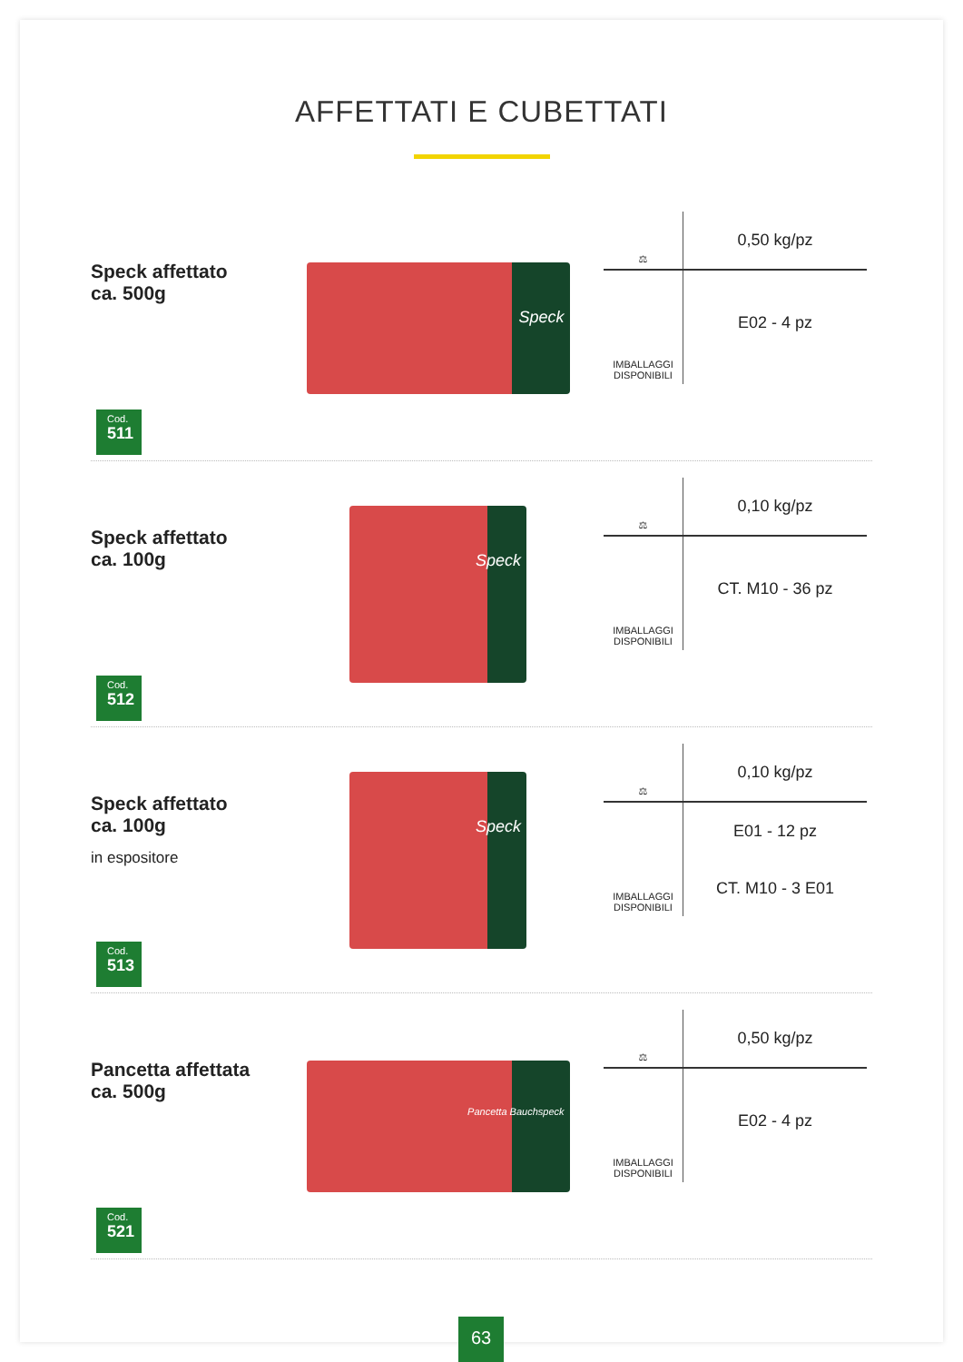AFFETTATI E CUBETTATI
Speck affettato
ca. 500g
Cod.
511
Speck
| ⚖ | 0,50 kg/pz |
| IMBALLAGGI DISPONIBILI | E02 - 4 pz |
Speck affettato
ca. 100g
Cod.
512
Speck
| ⚖ | 0,10 kg/pz |
| IMBALLAGGI DISPONIBILI | CT. M10 - 36 pz |
Speck affettato
ca. 100g
in espositore
Cod.
513
Speck
| ⚖ | 0,10 kg/pz |
| IMBALLAGGI DISPONIBILI | E01 - 12 pz |
| | CT. M10 - 3 E01 |
Pancetta affettata
ca. 500g
Cod.
521
Pancetta Bauchspeck
| ⚖ | 0,50 kg/pz |
| IMBALLAGGI DISPONIBILI | E02 - 4 pz |
63